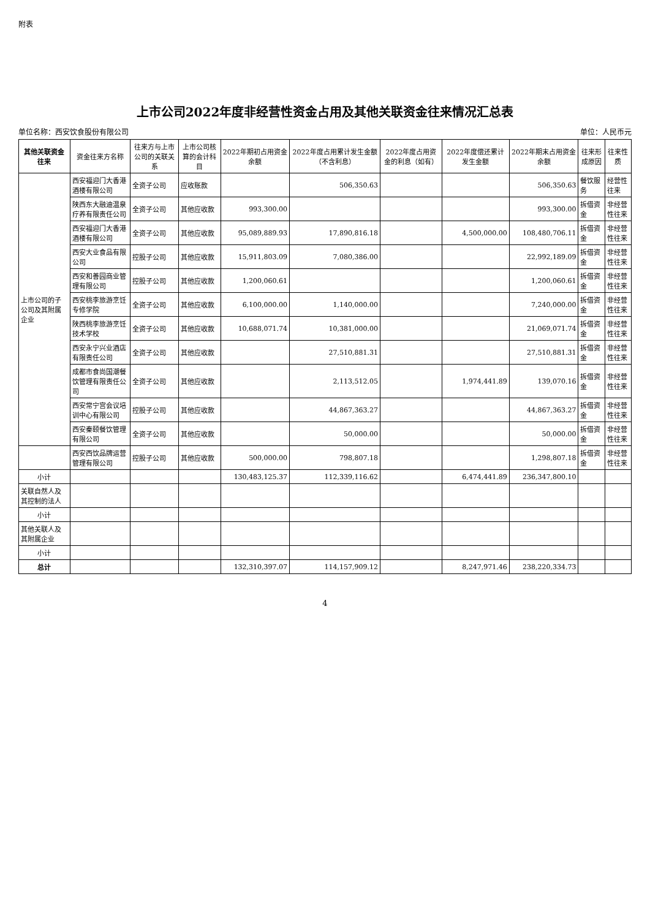附表
上市公司2022年度非经营性资金占用及其他关联资金往来情况汇总表
单位名称：西安饮食股份有限公司 单位：人民币元
| 其他关联资金往来 | 资金往来方名称 | 往来方与上市公司的关联关系 | 上市公司核算的会计科目 | 2022年期初占用资金余额 | 2022年度占用累计发生金额（不含利息） | 2022年度占用资金的利息（如有） | 2022年度偿还累计发生金额 | 2022年期末占用资金余额 | 往来形成原因 | 往来性质 |
| --- | --- | --- | --- | --- | --- | --- | --- | --- | --- | --- |
| 上市公司的子公司及其附属企业 | 西安福迎门大香港酒楼有限公司 | 全资子公司 | 应收账款 | | 506,350.63 | | | 506,350.63 | 餐饮服务 | 经营性往来 |
| | 陕西东大融迪温泉疗养有限责任公司 | 全资子公司 | 其他应收款 | 993,300.00 | | | | 993,300.00 | 拆借资金 | 非经营性往来 |
| | 西安福迎门大香港酒楼有限公司 | 全资子公司 | 其他应收款 | 95,089,889.93 | 17,890,816.18 | | 4,500,000.00 | 108,480,706.11 | 拆借资金 | 非经营性往来 |
| | 西安大业食品有限公司 | 控股子公司 | 其他应收款 | 15,911,803.09 | 7,080,386.00 | | | 22,992,189.09 | 拆借资金 | 非经营性往来 |
| | 西安和善园商业管理有限公司 | 控股子公司 | 其他应收款 | 1,200,060.61 | | | | 1,200,060.61 | 拆借资金 | 非经营性往来 |
| | 西安桃李旅游烹饪专修学院 | 全资子公司 | 其他应收款 | 6,100,000.00 | 1,140,000.00 | | | 7,240,000.00 | 拆借资金 | 非经营性往来 |
| | 陕西桃李旅游烹饪技术学校 | 全资子公司 | 其他应收款 | 10,688,071.74 | 10,381,000.00 | | | 21,069,071.74 | 拆借资金 | 非经营性往来 |
| | 西安永宁兴业酒店有限责任公司 | 全资子公司 | 其他应收款 | | 27,510,881.31 | | | 27,510,881.31 | 拆借资金 | 非经营性往来 |
| | 成都市食尚国潮餐饮管理有限责任公司 | 全资子公司 | 其他应收款 | | 2,113,512.05 | | 1,974,441.89 | 139,070.16 | 拆借资金 | 非经营性往来 |
| | 西安常宁宫会议培训中心有限公司 | 控股子公司 | 其他应收款 | | 44,867,363.27 | | | 44,867,363.27 | 拆借资金 | 非经营性往来 |
| | 西安秦颐餐饮管理有限公司 | 全资子公司 | 其他应收款 | | 50,000.00 | | | 50,000.00 | 拆借资金 | 非经营性往来 |
| | 西安西饮品牌运营管理有限公司 | 控股子公司 | 其他应收款 | 500,000.00 | 798,807.18 | | | 1,298,807.18 | 拆借资金 | 非经营性往来 |
| 小计 | | | | 130,483,125.37 | 112,339,116.62 | | 6,474,441.89 | 236,347,800.10 | | |
| 关联自然人及其控制的法人 | | | | | | | | | | |
| 小计 | | | | | | | | | | |
| 其他关联人及其附属企业 | | | | | | | | | | |
| 小计 | | | | | | | | | | |
| 总计 | | | | 132,310,397.07 | 114,157,909.12 | | 8,247,971.46 | 238,220,334.73 | | |
4